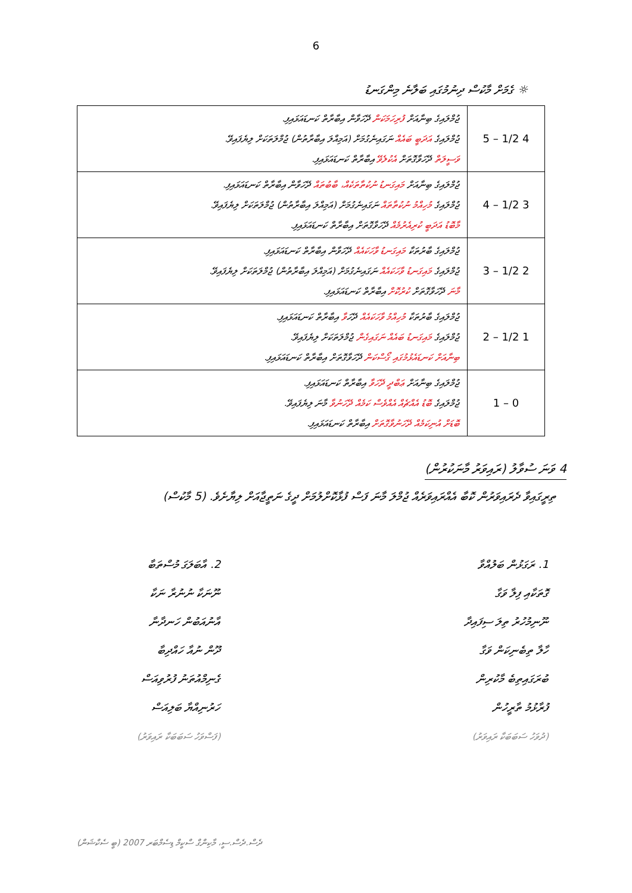6
☼ ގެމަށް މާކުސް ދިނުމުގައި ބަލާނެ މިންގަނޑު
| 4 1/2 – 5 | ޖުމްލައިގެ ބިނާއަށް ފުރިހަމަކަން ދޭހަވާން އިބާރާތް ކަނޑައަޅައިފި. ޖުމްލައިގެ އަދަބީ ބައެއް ނަގައިނެގުމަށް (އަމިއްލަ އިބާރާތުން) ޖުމްލަތަކަށް ލިޔެފައިވޭ. ވަސީލަތް ދޭހަވާގޮތަށް އެކުލެވޭ އިބާރާތް ކަނޑައަޅައިފި. |
| 3 1/2 – 4 | ޖުމްލައިގެ ބިނާއަށް މައިގަނޑު ނުކުތާތަކެއް، ބާބުތައް ދޭހަވާން އިބާރާތް ކަނޑައަޅައިފި. ޖުމްލައިގެ މުހިއްމު ނުކުތާތައް ނަގައިނެގުމަށް (އަމިއްލަ އިބާރާތުން) ޖުމްލަތަކަށް ލިޔެފައިވޭ. މާބޮޑު އަދަބީ ކުރިއެރުމެއް ދޭހަވާގޮތަށް އިބާރާތް ކަނޑައަޅައިފި. |
| 2 1/2 – 3 | ޖުމްލައިގެ ބާރުތަކާ މައިގަނޑު ވާހަކައެއް ދޭހަވާން އިބާރާތް ކަނޑައަޅައިފި. ޖުމްލައިގެ މައިގަނޑު ވާހަކައެއް ނަގައިނެގުމަށް (އަމިއްލަ އިބާރާތުން) ޖުމްލަތަކަށް ލިޔެފައިވޭ. މާނަ ދޭހަވާގޮތަށް ކުރުކޮށް އިބާރާތް ކަނޑައަޅައިފި. |
| 1 1/2 – 2 | ޖުމްލައިގެ ބާރުތަކާ މުހިއްމު ވާހަކައެއް ދޭހަ ވާ އިބާރާތް ކަނޑައަޅައިފި. ޖުމްލައިގެ މައިގަނޑު ބައެއް ނަގައިގެން ޖުމްލަތަކަށް ލިޔެފައިވޭ. ބިނާއަށް ކަނޑައެޅުމުގައި ގޯސްކަން ދޭހަވާގޮތަށް އިބާރާތް ކަނޑައަޅައިފި. |
| 0 – 1 | ޖުމްލައިގެ ބިނާއަށް ޢަބްދީ ދޭހަވާ އިބާރާތް ކަނޑައަޅައިފި. ޖުމްލައިގެ ބޮޑު އެއްޗެއް އެއްވެސް ކަމެއް ދޭހަނުވާ މާނަ ލިޔެފައިވޭ. ބޮޑަށް އުނިކަމެއް ދޭހަނުވާގޮތަށް އިބާރާތް ކަނޑައަޅައިފި. |
4 ވަނަ ސުވާލު (ރައިވަރު މާނަކުރުން)
ތިރީގައިވާ ދެރައިވަރުން ކޮބާ އެއްރައިވަރެއް ޖުމްލަ މާނަ ފަސް ފުޅާކޮށްލުމަށް ދީގެ ނަތީޖާއަށް ލިޔާށެވެ. (5 މާކުސް)
1. ރަގަޅުން ބަލުއްވާ
ގޮތަކާއި ފިލާ ވަގާ
ނޫނިމުހުރު ތިލަ ސިފައިދާ
ހާލާ ތިބެނިކަން ވަގާ
ބުރަގައިތިބެ މާކުރިން
ފުރާޅުމު ތާރީހުން
(ދުވަހު ސަބަބަކާ ރައިވަރު)
2. އާބަލަގަ މުސްތަބާ
ނޫނަކާ ނުނުރާ ނަކާ
އާނުއަބުން ހަނދާނާ
ދޫން ނުއާ ހައްދިބާ
ގެނިމްއުތަނު ފުރުވިއަސް
ހަރުނިއްޔާ ބަލިއަސް
(ފަސްވަހު ސަބަބަކާ ރައިވަރު)
ދެސް.ދެސް.ސީ، މާކިންގް ސްކީމް ޑިސެމްބަރ 2007 (ބީ ސެކްޝަން)